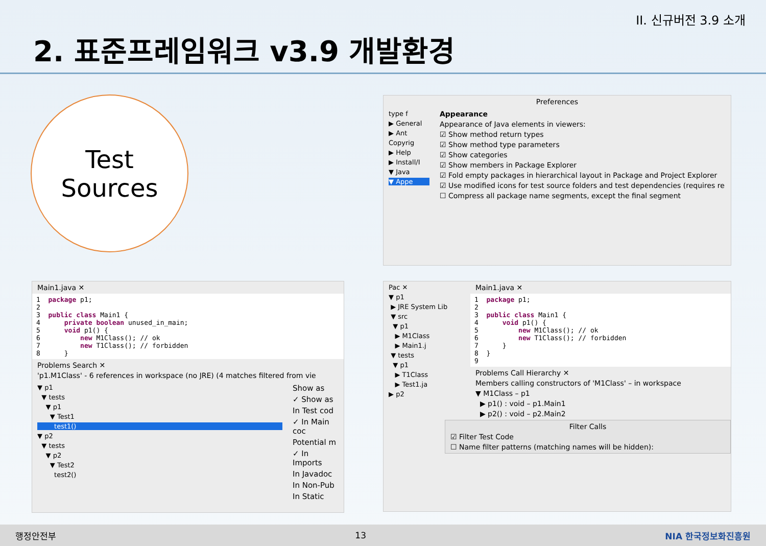II. 신규버전 3.9 소개
2. 표준프레임워크 v3.9 개발환경
Test
Sources
Preferences
type f
▶ General
▶ Ant
Copyrig
▶ Help
▶ Install/I
▼ Java
▼ Appe
Appearance
Appearance of Java elements in viewers:
☑ Show method return types
☑ Show method type parameters
☑ Show categories
☑ Show members in Package Explorer
☑ Fold empty packages in hierarchical layout in Package and Project Explorer
☑ Use modified icons for test source folders and test dependencies (requires re
☐ Compress all package name segments, except the final segment
Main1.java ✕
1 package p1; 2 3 public class Main1 { 4 private boolean unused_in_main; 5 void p1() { 6 new M1Class(); // ok 7 new T1Class(); // forbidden 8 }
Problems Search ✕
'p1.M1Class' - 6 references in workspace (no JRE) (4 matches filtered from vie
▼ p1
▼ tests
▼ p1
▼ Test1
test1()
▼ p2
▼ tests
▼ p2
▼ Test2
test2()
Show as
✓ Show as
In Test cod
✓ In Main coc
Potential m
✓ In Imports
In Javadoc
In Non-Pub
In Static
Pac ✕
▼ p1
▶ JRE System Lib
▼ src
▼ p1
▶ M1Class
▶ Main1.j
▼ tests
▼ p1
▶ T1Class
▶ Test1.ja
▶ p2
Main1.java ✕
1 package p1; 2 3 public class Main1 { 4 void p1() { 5 new M1Class(); // ok 6 new T1Class(); // forbidden 7 } 8 } 9
Problems Call Hierarchy ✕
Members calling constructors of 'M1Class' – in workspace
▼ M1Class – p1
▶ p1() : void – p1.Main1
▶ p2() : void – p2.Main2
Filter Calls
☑ Filter Test Code
☐ Name filter patterns (matching names will be hidden):
행정안전부 13 NIA 한국정보화진흥원